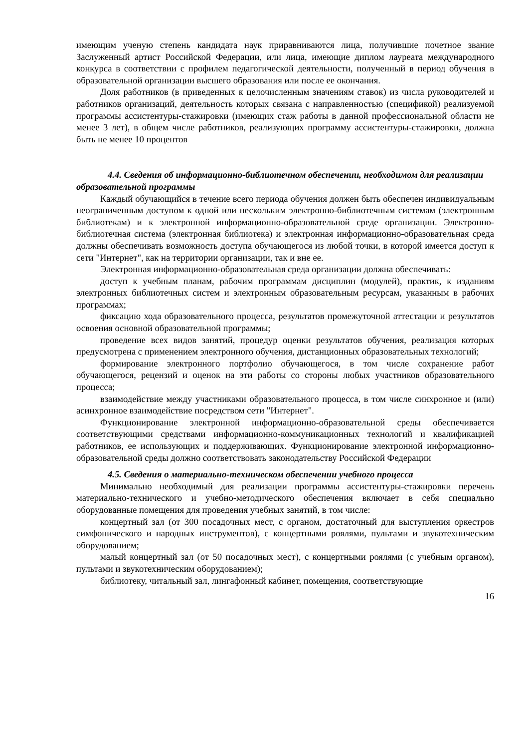имеющим ученую степень кандидата наук приравниваются лица, получившие почетное звание Заслуженный артист Российской Федерации, или лица, имеющие диплом лауреата международного конкурса в соответствии с профилем педагогической деятельности, полученный в период обучения в образовательной организации высшего образования или после ее окончания.
Доля работников (в приведенных к целочисленным значениям ставок) из числа руководителей и работников организаций, деятельность которых связана с направленностью (спецификой) реализуемой программы ассистентуры-стажировки (имеющих стаж работы в данной профессиональной области не менее 3 лет), в общем числе работников, реализующих программу ассистентуры-стажировки, должна быть не менее 10 процентов
4.4. Сведения об информационно-библиотечном обеспечении, необходимом для реализации образовательной программы
Каждый обучающийся в течение всего периода обучения должен быть обеспечен индивидуальным неограниченным доступом к одной или нескольким электронно-библиотечным системам (электронным библиотекам) и к электронной информационно-образовательной среде организации. Электронно-библиотечная система (электронная библиотека) и электронная информационно-образовательная среда должны обеспечивать возможность доступа обучающегося из любой точки, в которой имеется доступ к сети "Интернет", как на территории организации, так и вне ее.
Электронная информационно-образовательная среда организации должна обеспечивать:
доступ к учебным планам, рабочим программам дисциплин (модулей), практик, к изданиям электронных библиотечных систем и электронным образовательным ресурсам, указанным в рабочих программах;
фиксацию хода образовательного процесса, результатов промежуточной аттестации и результатов освоения основной образовательной программы;
проведение всех видов занятий, процедур оценки результатов обучения, реализация которых предусмотрена с применением электронного обучения, дистанционных образовательных технологий;
формирование электронного портфолио обучающегося, в том числе сохранение работ обучающегося, рецензий и оценок на эти работы со стороны любых участников образовательного процесса;
взаимодействие между участниками образовательного процесса, в том числе синхронное и (или) асинхронное взаимодействие посредством сети "Интернет".
Функционирование электронной информационно-образовательной среды обеспечивается соответствующими средствами информационно-коммуникационных технологий и квалификацией работников, ее использующих и поддерживающих. Функционирование электронной информационно-образовательной среды должно соответствовать законодательству Российской Федерации
4.5. Сведения о материально-техническом обеспечении учебного процесса
Минимально необходимый для реализации программы ассистентуры-стажировки перечень материально-технического и учебно-методического обеспечения включает в себя специально оборудованные помещения для проведения учебных занятий, в том числе:
концертный зал (от 300 посадочных мест, с органом, достаточный для выступления оркестров симфонического и народных инструментов), с концертными роялями, пультами и звукотехническим оборудованием;
малый концертный зал (от 50 посадочных мест), с концертными роялями (с учебным органом), пультами и звукотехническим оборудованием);
библиотеку, читальный зал, лингафонный кабинет, помещения, соответствующие
16